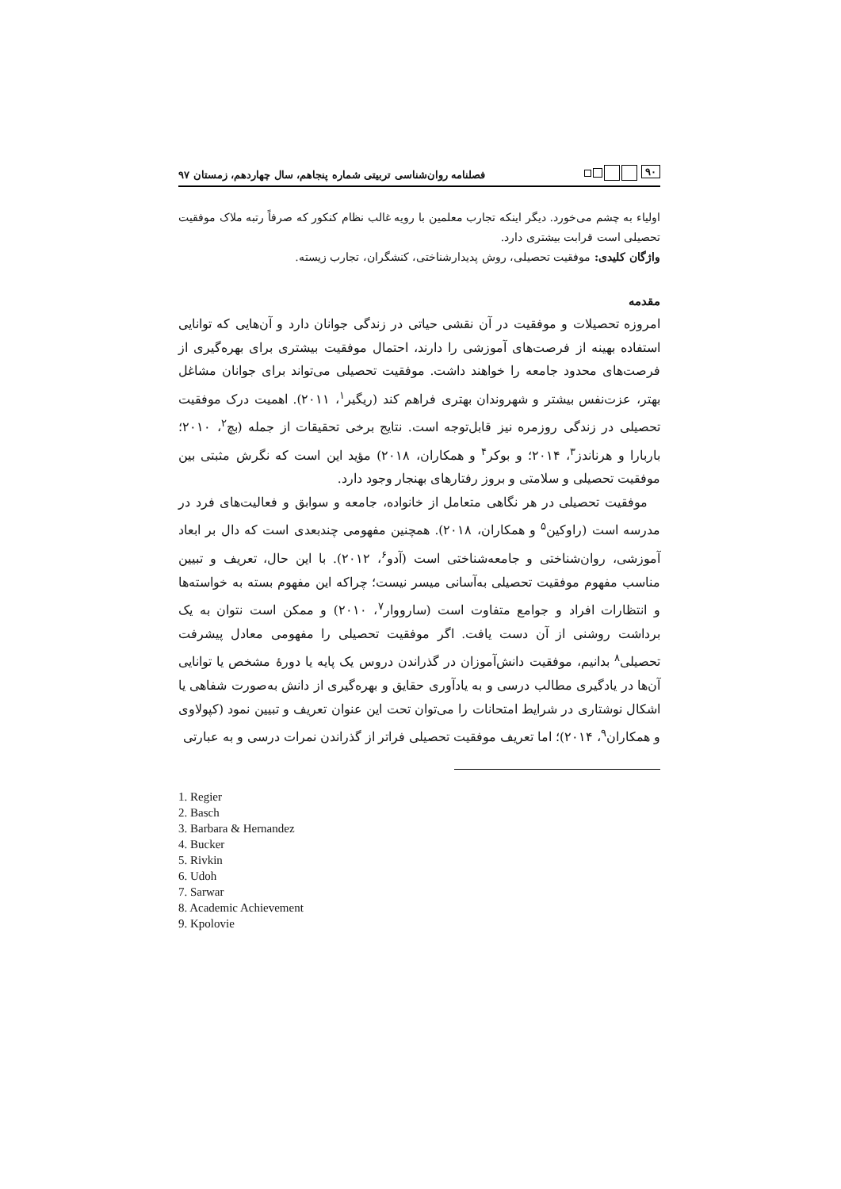۹۰ فصلنامه روان‌شناسی تربیتی شماره پنجاهم، سال چهاردهم، زمستان ۹۷
اولیاء به چشم می‌خورد. دیگر اینکه تجارب معلمین با رویه غالب نظام کنکور که صرفاً رتبه ملاک موفقیت تحصیلی است قرابت بیشتری دارد.
واژگان کلیدی: موفقیت تحصیلی، روش پدیدارشناختی، کنشگران، تجارب زیسته.
مقدمه
امروزه تحصیلات و موفقیت در آن نقشی حیاتی در زندگی جوانان دارد و آن‌هایی که توانایی استفاده بهینه از فرصت‌های آموزشی را دارند، احتمال موفقیت بیشتری برای بهره‌گیری از فرصت‌های محدود جامعه را خواهند داشت. موفقیت تحصیلی می‌تواند برای جوانان مشاغل بهتر، عزت‌نفس بیشتر و شهروندان بهتری فراهم کند (ریگیر<sup>۱</sup>، ۲۰۱۱). اهمیت درک موفقیت تحصیلی در زندگی روزمره نیز قابل‌توجه است. نتایج برخی تحقیقات از جمله (بچ<sup>۲</sup>، ۲۰۱۰؛ باربارا و هرناندز<sup>۳</sup>، ۲۰۱۴؛ و بوکر<sup>۴</sup> و همکاران، ۲۰۱۸) مؤید این است که نگرش مثبتی بین موفقیت تحصیلی و سلامتی و بروز رفتارهای بهنجار وجود دارد.
موفقیت تحصیلی در هر نگاهی متعامل از خانواده، جامعه و سوابق و فعالیت‌های فرد در مدرسه است (راوکین<sup>۵</sup> و همکاران، ۲۰۱۸). همچنین مفهومی چندبعدی است که دال بر ابعاد آموزشی، روان‌شناختی و جامعه‌شناختی است (آدو<sup>۶</sup>، ۲۰۱۲). با این حال، تعریف و تبیین مناسب مفهوم موفقیت تحصیلی به‌آسانی میسر نیست؛ چراکه این مفهوم بسته به خواسته‌ها و انتظارات افراد و جوامع متفاوت است (سارووار<sup>۷</sup>، ۲۰۱۰) و ممکن است نتوان به یک برداشت روشنی از آن دست یافت. اگر موفقیت تحصیلی را مفهومی معادل پیشرفت تحصیلی<sup>۸</sup> بدانیم، موفقیت دانش‌آموزان در گذراندن دروس یک پایه یا دورهٔ مشخص یا توانایی آن‌ها در یادگیری مطالب درسی و به یادآوری حقایق و بهره‌گیری از دانش به‌صورت شفاهی یا اشکال نوشتاری در شرایط امتحانات را می‌توان تحت این عنوان تعریف و تبیین نمود (کپولاوی و همکاران<sup>۹</sup>، ۲۰۱۴)؛ اما تعریف موفقیت تحصیلی فراتر از گذراندن نمرات درسی و به عبارتی
1. Regier
2. Basch
3. Barbara & Hernandez
4. Bucker
5. Rivkin
6. Udoh
7. Sarwar
8. Academic Achievement
9. Kpolovie